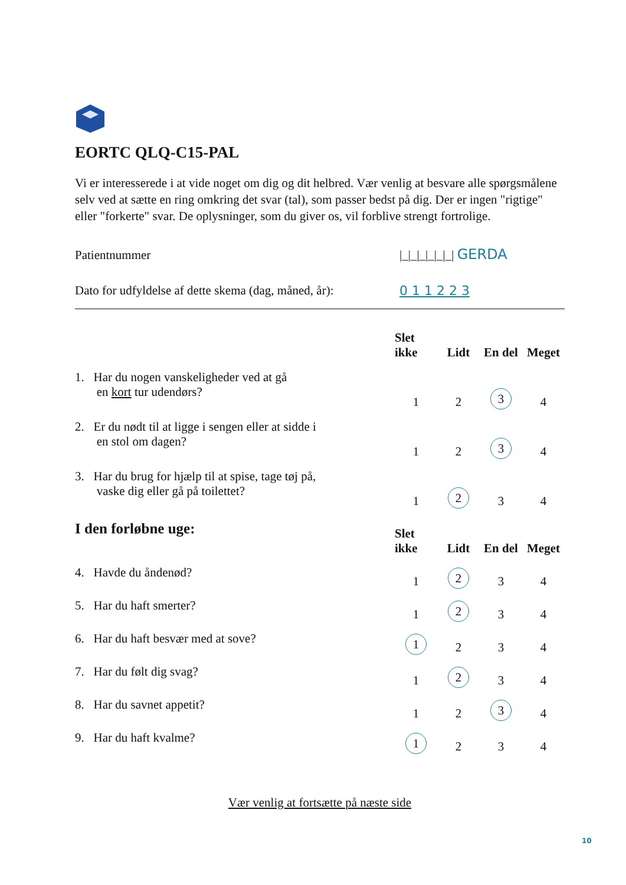EORTC QLQ-C15-PAL
Vi er interesserede i at vide noget om dig og dit helbred. Vær venlig at besvare alle spørgsmålene selv ved at sætte en ring omkring det svar (tal), som passer bedst på dig. Der er ingen "rigtige" eller "forkerte" svar. De oplysninger, som du giver os, vil forblive strengt fortrolige.
Patientnummer |_|_|_|_|_|_| GERDA
Dato for udfyldelse af dette skema (dag, måned, år): 0 1 1 2 2 3
| | Slet ikke | Lidt | En del | Meget |
| --- | --- | --- | --- | --- |
| 1. Har du nogen vanskeligheder ved at gå en kort tur udendørs? | 1 | 2 | 3 | 4 |
| 2. Er du nødt til at ligge i sengen eller at sidde i en stol om dagen? | 1 | 2 | 3 | 4 |
| 3. Har du brug for hjælp til at spise, tage tøj på, vaske dig eller gå på toilettet? | 1 | 2 | 3 | 4 |
| I den forløbne uge: | Slet ikke | Lidt | En del | Meget |
| 4. Havde du åndenød? | 1 | 2 | 3 | 4 |
| 5. Har du haft smerter? | 1 | 2 | 3 | 4 |
| 6. Har du haft besvær med at sove? | 1 | 2 | 3 | 4 |
| 7. Har du følt dig svag? | 1 | 2 | 3 | 4 |
| 8. Har du savnet appetit? | 1 | 2 | 3 | 4 |
| 9. Har du haft kvalme? | 1 | 2 | 3 | 4 |
Vær venlig at fortsætte på næste side
10